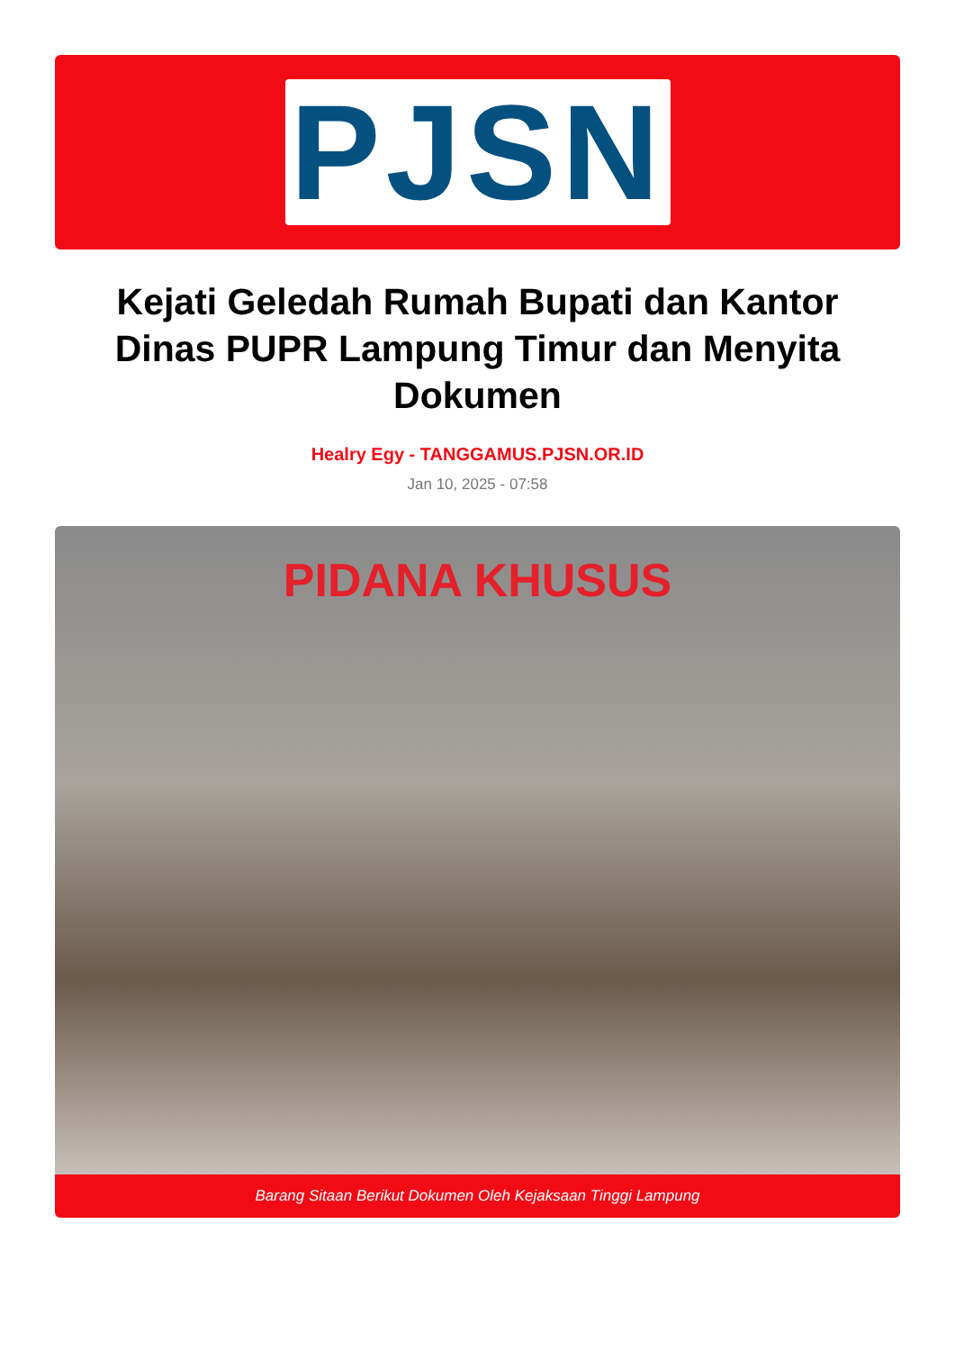PJSN
Kejati Geledah Rumah Bupati dan Kantor Dinas PUPR Lampung Timur dan Menyita Dokumen
Healry Egy - TANGGAMUS.PJSN.OR.ID
Jan 10, 2025 - 07:58
PIDANA KHUSUS
Barang Sitaan Berikut Dokumen Oleh Kejaksaan Tinggi Lampung